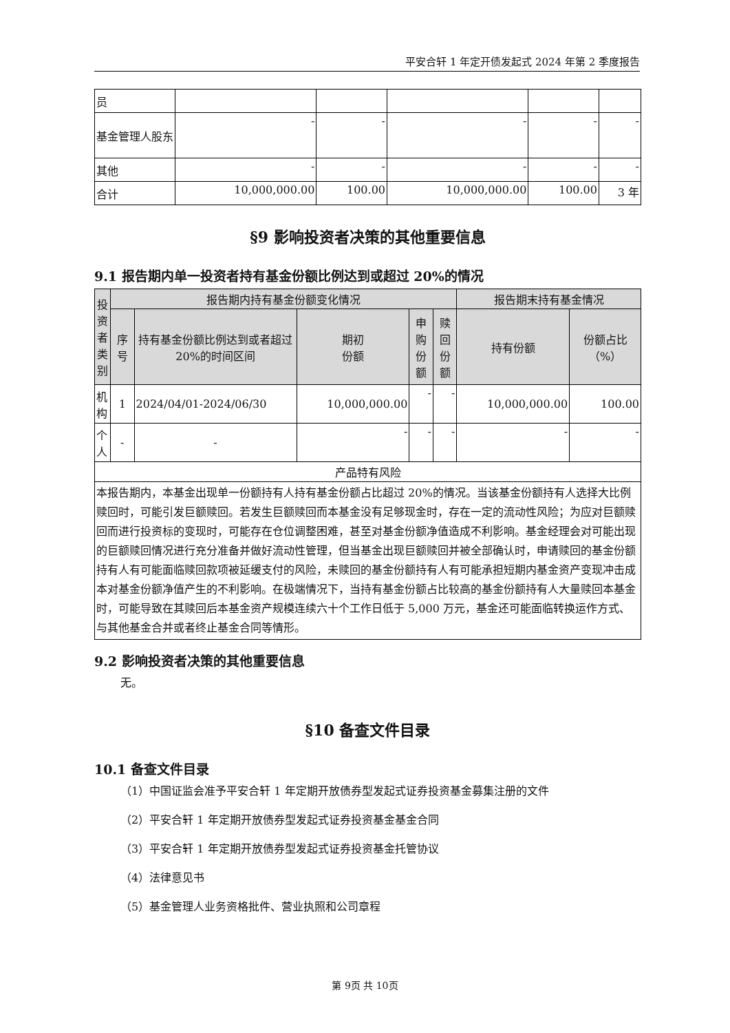平安合轩 1 年定开债发起式 2024 年第 2 季度报告
| 员 | | | | | |
| 基金管理人股东 | - | - | - | - | - |
| 其他 | - | - | - | - | - |
| 合计 | 10,000,000.00 | 100.00 | 10,000,000.00 | 100.00 | 3 年 |
§9 影响投资者决策的其他重要信息
9.1 报告期内单一投资者持有基金份额比例达到或超过 20%的情况
| 投资者类别 | 报告期内持有基金份额变化情况 | | | | | 报告期末持有基金情况 | |
| --- | --- | --- | --- | --- | --- | --- | --- |
| | 序号 | 持有基金份额比例达到或者超过 20%的时间区间 | 期初 份额 | 申购 份额 | 赎回 份额 | 持有份额 | 份额占比（%） |
| 机构 | 1 | 2024/04/01-2024/06/30 | 10,000,000.00 | - | - | 10,000,000.00 | 100.00 |
| 个人 | - | - | - | - | - | - | - |
| 产品特有风险 | | | | | | | |
| 本报告期内，本基金出现单一份额持有人持有基金份额占比超过 20%的情况。当该基金份额持有人选择大比例赎回时，可能引发巨额赎回。若发生巨额赎回而本基金没有足够现金时，存在一定的流动性风险；为应对巨额赎回而进行投资标的变现时，可能存在仓位调整困难，甚至对基金份额净值造成不利影响。基金经理会对可能出现的巨额赎回情况进行充分准备并做好流动性管理，但当基金出现巨额赎回并被全部确认时，申请赎回的基金份额持有人有可能面临赎回款项被延缓支付的风险，未赎回的基金份额持有人有可能承担短期内基金资产变现冲击成本对基金份额净值产生的不利影响。在极端情况下，当持有基金份额占比较高的基金份额持有人大量赎回本基金时，可能导致在其赎回后本基金资产规模连续六十个工作日低于 5,000 万元，基金还可能面临转换运作方式、与其他基金合并或者终止基金合同等情形。 | | | | | | | |
9.2 影响投资者决策的其他重要信息
无。
§10 备查文件目录
10.1 备查文件目录
（1）中国证监会准予平安合轩 1 年定期开放债券型发起式证券投资基金募集注册的文件
（2）平安合轩 1 年定期开放债券型发起式证券投资基金基金合同
（3）平安合轩 1 年定期开放债券型发起式证券投资基金托管协议
（4）法律意见书
（5）基金管理人业务资格批件、营业执照和公司章程
第 9页 共 10页